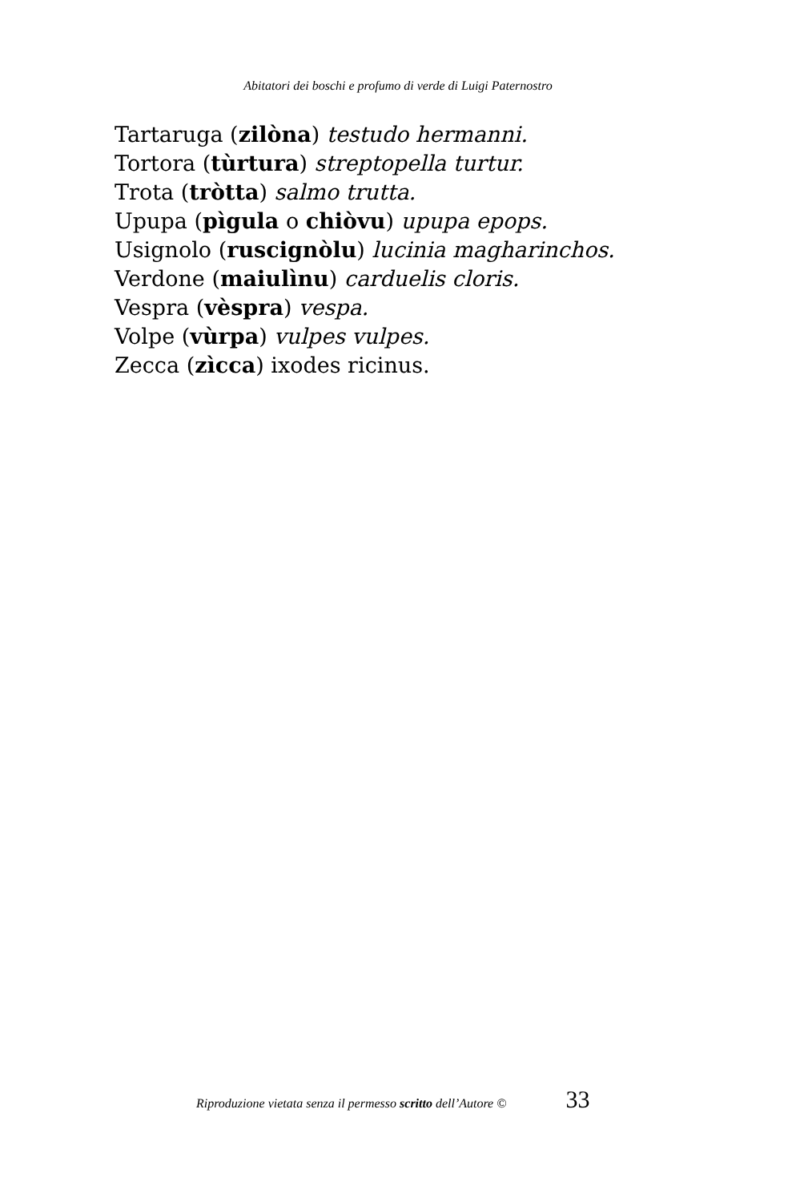Abitatori dei boschi e profumo di verde di Luigi Paternostro
Tartaruga (zilòna) testudo hermanni.
Tortora (tùrtura) streptopella turtur.
Trota (tròtta) salmo trutta.
Upupa (pìgula o chiòvu) upupa epops.
Usignolo (ruscignòlu) lucinia magharinchos.
Verdone (maiulìnu) carduelis cloris.
Vespra (vèspra) vespa.
Volpe (vùrpa) vulpes vulpes.
Zecca (zìcca) ixodes ricinus.
Riproduzione vietata senza il permesso scritto dell’Autore © 33